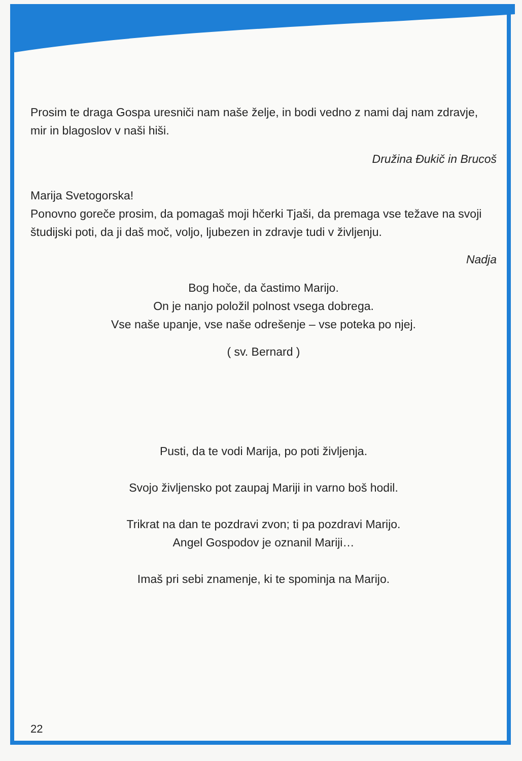Prosim te draga Gospa uresniči nam naše želje, in bodi vedno z nami daj nam zdravje, mir in blagoslov v naši hiši.
Družina Đukič in Brucoš
Marija Svetogorska!
Ponovno goreče prosim, da pomagaš moji hčerki Tjaši, da premaga vse težave na svoji študijski poti, da ji daš moč, voljo, ljubezen in zdravje tudi v življenju.
Nadja
Bog hoče, da častimo Marijo.
On je nanjo položil polnost vsega dobrega.
Vse naše upanje, vse naše odrešenje – vse poteka po njej.
( sv. Bernard )
Pusti, da te vodi Marija, po poti življenja.
Svojo življensko pot zaupaj Mariji in varno boš hodil.
Trikrat na dan te pozdravi zvon; ti pa pozdravi Marijo.
Angel Gospodov je oznanil Mariji…
Imaš pri sebi znamenje, ki te spominja na Marijo.
22